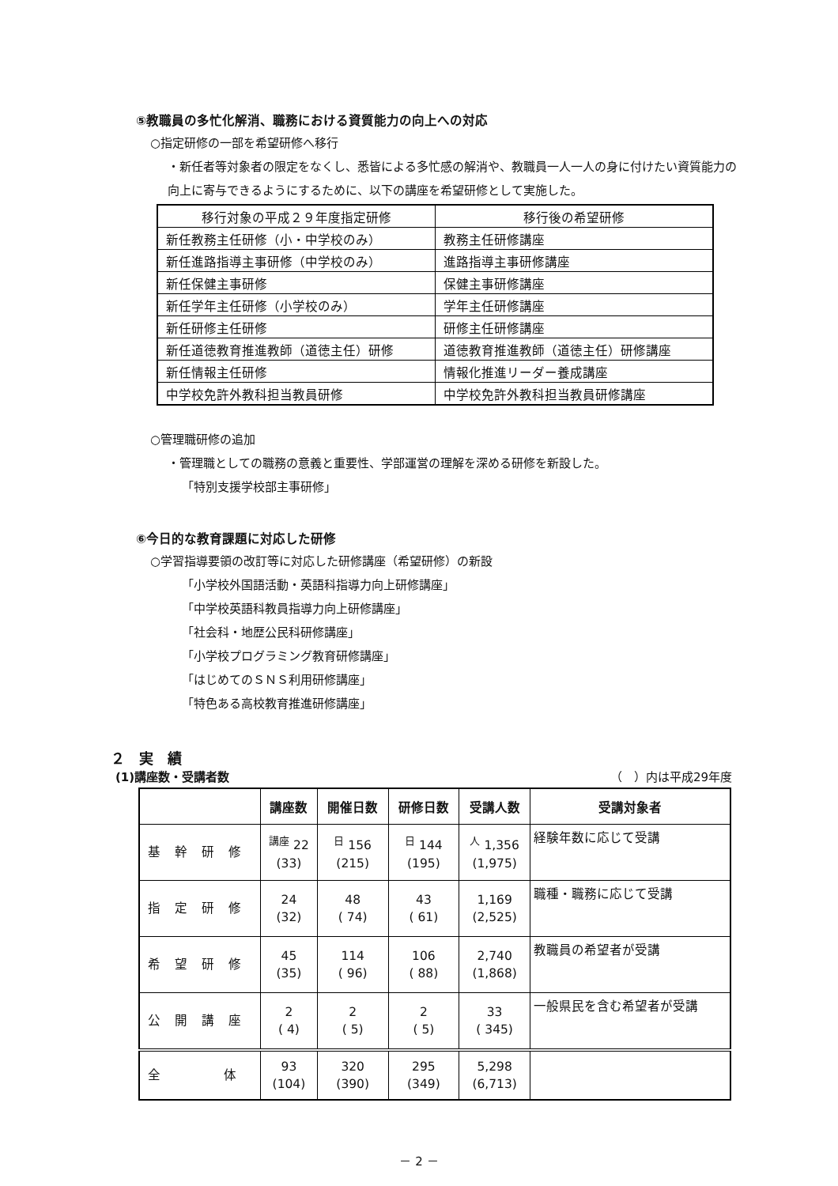⑤教職員の多忙化解消、職務における資質能力の向上への対応
○指定研修の一部を希望研修へ移行
・新任者等対象者の限定をなくし、悉皆による多忙感の解消や、教職員一人一人の身に付けたい資質能力の向上に寄与できるようにするために、以下の講座を希望研修として実施した。
| 移行対象の平成２９年度指定研修 | 移行後の希望研修 |
| 新任教務主任研修（小・中学校のみ） | 教務主任研修講座 |
| 新任進路指導主事研修（中学校のみ） | 進路指導主事研修講座 |
| 新任保健主事研修 | 保健主事研修講座 |
| 新任学年主任研修（小学校のみ） | 学年主任研修講座 |
| 新任研修主任研修 | 研修主任研修講座 |
| 新任道徳教育推進教師（道徳主任）研修 | 道徳教育推進教師（道徳主任）研修講座 |
| 新任情報主任研修 | 情報化推進リーダー養成講座 |
| 中学校免許外教科担当教員研修 | 中学校免許外教科担当教員研修講座 |
○管理職研修の追加
・管理職としての職務の意義と重要性、学部運営の理解を深める研修を新設した。
「特別支援学校部主事研修」
⑥今日的な教育課題に対応した研修
○学習指導要領の改訂等に対応した研修講座（希望研修）の新設
「小学校外国語活動・英語科指導力向上研修講座」
「中学校英語科教員指導力向上研修講座」
「社会科・地歴公民科研修講座」
「小学校プログラミング教育研修講座」
「はじめてのＳＮＳ利用研修講座」
「特色ある高校教育推進研修講座」
２　実　績
(1)講座数・受講者数 （　）内は平成29年度
| | 講座数 | 開催日数 | 研修日数 | 受講人数 | 受講対象者 |
| --- | --- | --- | --- | --- | --- |
| 基幹研修 | <sup>講座</sup> 22 (33) | <sup>日</sup> 156 (215) | <sup>日</sup> 144 (195) | <sup>人</sup> 1,356 (1,975) | 経験年数に応じて受講 |
| 指定研修 | 24 (32) | 48 ( 74) | 43 ( 61) | 1,169 (2,525) | 職種・職務に応じて受講 |
| 希望研修 | 45 (35) | 114 ( 96) | 106 ( 88) | 2,740 (1,868) | 教職員の希望者が受講 |
| 公開講座 | 2 ( 4) | 2 ( 5) | 2 ( 5) | 33 ( 345) | 一般県民を含む希望者が受講 |
| 全 体 | 93 (104) | 320 (390) | 295 (349) | 5,298 (6,713) | |
－ 2 －